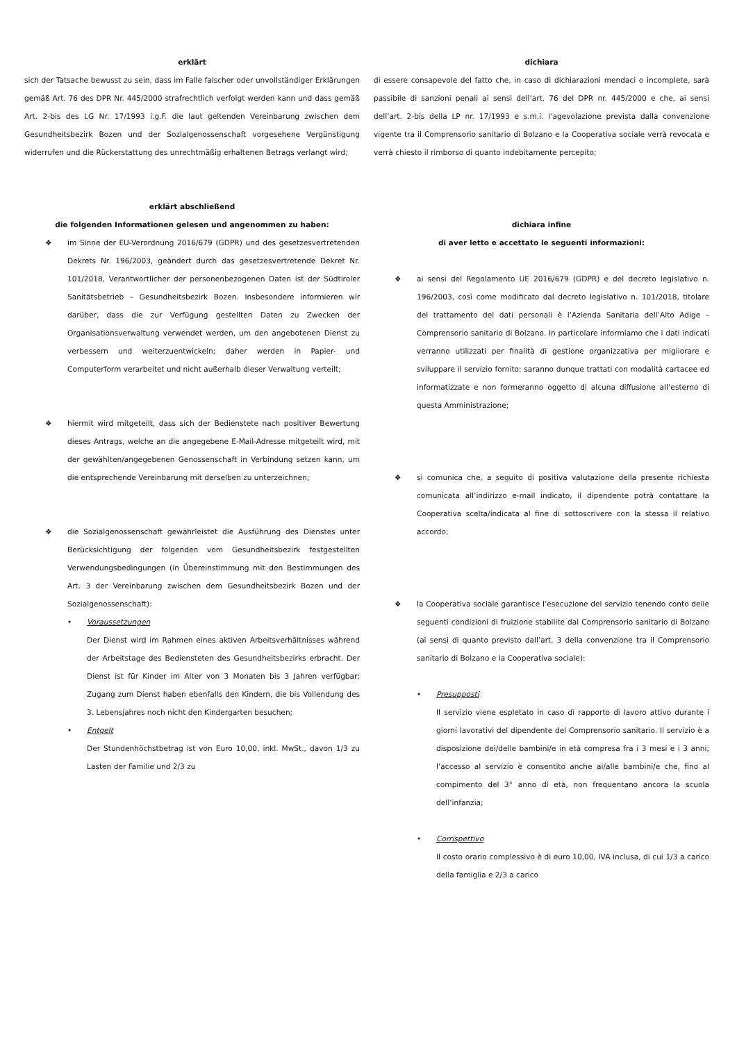erklärt
sich der Tatsache bewusst zu sein, dass im Falle falscher oder unvollständiger Erklärungen gemäß Art. 76 des DPR Nr. 445/2000 strafrechtlich verfolgt werden kann und dass gemäß Art. 2-bis des LG Nr. 17/1993 i.g.F. die laut geltenden Vereinbarung zwischen dem Gesundheitsbezirk Bozen und der Sozialgenossenschaft vorgesehene Vergünstigung widerrufen und die Rückerstattung des unrechtmäßig erhaltenen Betrags verlangt wird;
erklärt abschließend
die folgenden Informationen gelesen und angenommen zu haben:
❖ im Sinne der EU-Verordnung 2016/679 (GDPR) und des gesetzesvertretenden Dekrets Nr. 196/2003, geändert durch das gesetzesvertretende Dekret Nr. 101/2018, Verantwortlicher der personenbezogenen Daten ist der Südtiroler Sanitätsbetrieb – Gesundheitsbezirk Bozen. Insbesondere informieren wir darüber, dass die zur Verfügung gestellten Daten zu Zwecken der Organisationsverwaltung verwendet werden, um den angebotenen Dienst zu verbessern und weiterzuentwickeln; daher werden in Papier- und Computerform verarbeitet und nicht außerhalb dieser Verwaltung verteilt;
❖ hiermit wird mitgeteilt, dass sich der Bedienstete nach positiver Bewertung dieses Antrags, welche an die angegebene E-Mail-Adresse mitgeteilt wird, mit der gewählten/angegebenen Genossenschaft in Verbindung setzen kann, um die entsprechende Vereinbarung mit derselben zu unterzeichnen;
❖ die Sozialgenossenschaft gewährleistet die Ausführung des Dienstes unter Berücksichtigung der folgenden vom Gesundheitsbezirk festgestellten Verwendungsbedingungen (in Übereinstimmung mit den Bestimmungen des Art. 3 der Vereinbarung zwischen dem Gesundheitsbezirk Bozen und der Sozialgenossenschaft):
• Voraussetzungen
Der Dienst wird im Rahmen eines aktiven Arbeitsverhältnisses während der Arbeitstage des Bediensteten des Gesundheitsbezirks erbracht. Der Dienst ist für Kinder im Alter von 3 Monaten bis 3 Jahren verfügbar; Zugang zum Dienst haben ebenfalls den Kindern, die bis Vollendung des 3. Lebensjahres noch nicht den Kindergarten besuchen;
• Entgelt
Der Stundenhöchstbetrag ist von Euro 10,00, inkl. MwSt., davon 1/3 zu Lasten der Familie und 2/3 zu
dichiara
di essere consapevole del fatto che, in caso di dichiarazioni mendaci o incomplete, sarà passibile di sanzioni penali ai sensi dell’art. 76 del DPR nr. 445/2000 e che, ai sensi dell’art. 2-bis della LP nr. 17/1993 e s.m.i. l’agevolazione prevista dalla convenzione vigente tra il Comprensorio sanitario di Bolzano e la Cooperativa sociale verrà revocata e verrà chiesto il rimborso di quanto indebitamente percepito;
dichiara infine
di aver letto e accettato le seguenti informazioni:
❖ ai sensi del Regolamento UE 2016/679 (GDPR) e del decreto legislativo n. 196/2003, così come modificato dal decreto legislativo n. 101/2018, titolare del trattamento dei dati personali è l’Azienda Sanitaria dell’Alto Adige – Comprensorio sanitario di Bolzano. In particolare informiamo che i dati indicati verranno utilizzati per finalità di gestione organizzativa per migliorare e sviluppare il servizio fornito; saranno dunque trattati con modalità cartacee ed informatizzate e non formeranno oggetto di alcuna diffusione all’esterno di questa Amministrazione;
❖ si comunica che, a seguito di positiva valutazione della presente richiesta comunicata all’indirizzo e-mail indicato, il dipendente potrà contattare la Cooperativa scelta/indicata al fine di sottoscrivere con la stessa il relativo accordo;
❖ la Cooperativa sociale garantisce l’esecuzione del servizio tenendo conto delle seguenti condizioni di fruizione stabilite dal Comprensorio sanitario di Bolzano (ai sensi di quanto previsto dall’art. 3 della convenzione tra il Comprensorio sanitario di Bolzano e la Cooperativa sociale):
• Presupposti
Il servizio viene espletato in caso di rapporto di lavoro attivo durante i giorni lavorativi del dipendente del Comprensorio sanitario. Il servizio è a disposizione dei/delle bambini/e in età compresa fra i 3 mesi e i 3 anni; l’accesso al servizio è consentito anche ai/alle bambini/e che, fino al compimento del 3° anno di età, non frequentano ancora la scuola dell’infanzia;
• Corrispettivo
Il costo orario complessivo è di euro 10,00, IVA inclusa, di cui 1/3 a carico della famiglia e 2/3 a carico